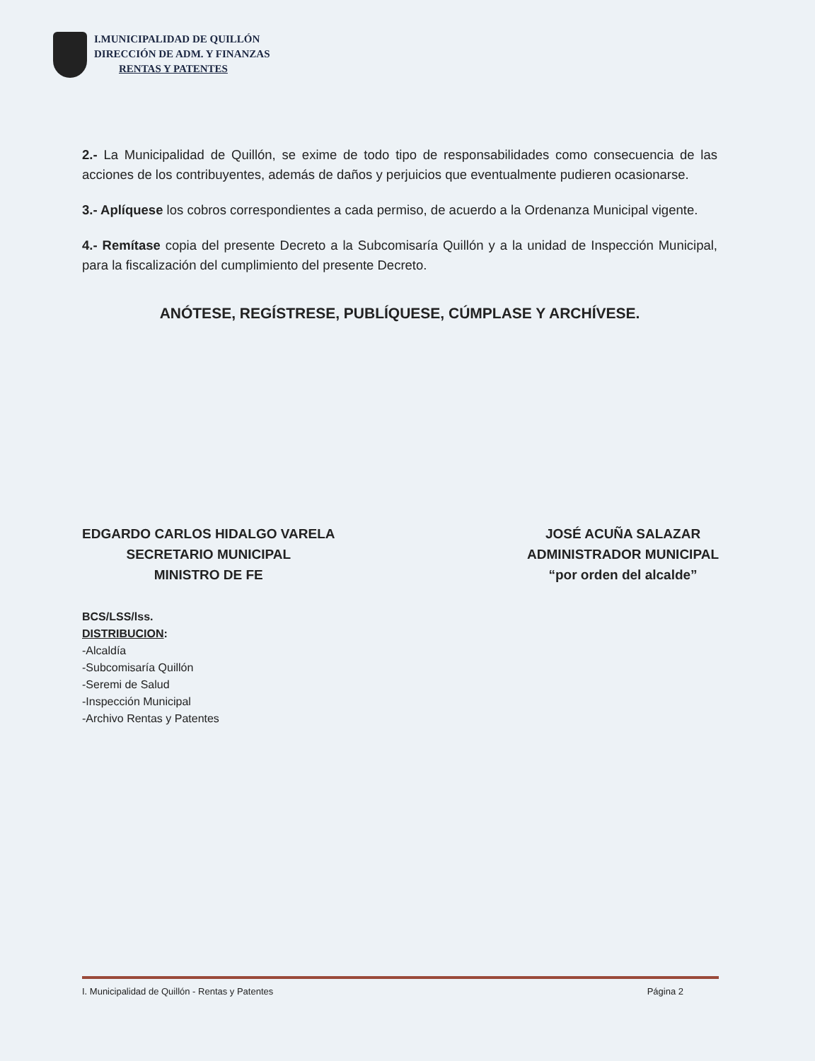I.MUNICIPALIDAD DE QUILLÓN
DIRECCIÓN DE ADM. Y FINANZAS
RENTAS Y PATENTES
2.- La Municipalidad de Quillón, se exime de todo tipo de responsabilidades como consecuencia de las acciones de los contribuyentes, además de daños y perjuicios que eventualmente pudieren ocasionarse.
3.- Aplíquese los cobros correspondientes a cada permiso, de acuerdo a la Ordenanza Municipal vigente.
4.- Remítase copia del presente Decreto a la Subcomisaría Quillón y a la unidad de Inspección Municipal, para la fiscalización del cumplimiento del presente Decreto.
ANÓTESE, REGÍSTRESE, PUBLÍQUESE, CÚMPLASE Y ARCHÍVESE.
EDGARDO CARLOS HIDALGO VARELA
SECRETARIO MUNICIPAL
MINISTRO DE FE
JOSÉ ACUÑA SALAZAR
ADMINISTRADOR MUNICIPAL
“por orden del alcalde”
BCS/LSS/lss.
DISTRIBUCION:
-Alcaldía
-Subcomisaría Quillón
-Seremi de Salud
-Inspección Municipal
-Archivo Rentas y Patentes
I. Municipalidad de Quillón - Rentas y Patentes Página 2